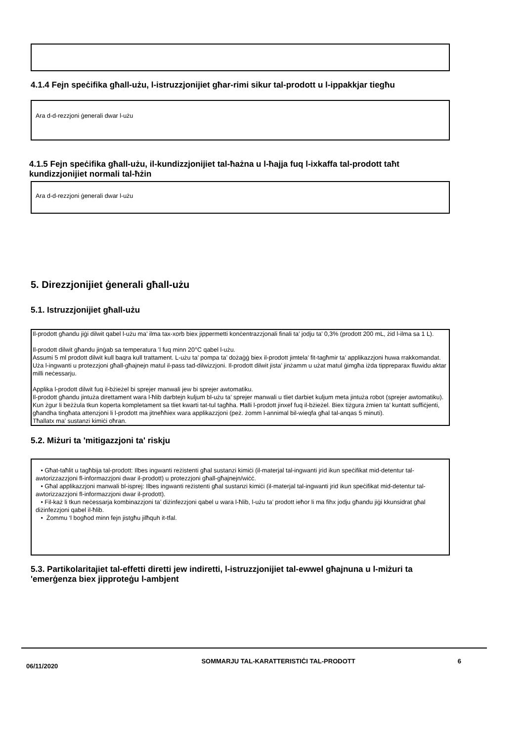4.1.4 Fejn speċifika għall-użu, l-istruzzjonijiet għar-rimi sikur tal-prodott u l-ippakkjar tiegħu
Ara d-d-rezzjoni ġenerali dwar l-użu
4.1.5 Fejn speċifika għall-użu, il-kundizzjonijiet tal-ħażna u l-ħajja fuq l-ixkaffa tal-prodott taħt kundizzjonijiet normali tal-ħżin
Ara d-d-rezzjoni ġenerali dwar l-użu
5. Direzzjonijiet ġenerali għall-użu
5.1. Istruzzjonijiet għall-użu
Il-prodott għandu jiġi dilwit qabel l-użu ma’ ilma tax-xorb biex jippermetti konċentrazzjonali finali ta’ jodju ta’ 0,3% (prodott 200 mL, żid l-ilma sa 1 L).
Il-prodott dilwit għandu jinġab sa temperatura ’l fuq minn 20°C qabel l-użu.
Assumi 5 ml prodott dilwit kull baqra kull trattament. L-użu ta’ pompa ta’ dożaġġ biex il-prodott jimtela’ fit-tagħmir ta’ applikazzjoni huwa rrakkomandat. Uża l-ingwanti u protezzjoni għall-għajnejn matul il-pass tad-dilwizzjoni. Il-prodott dilwit jista’ jinżamm u użat matul ġimgħa iżda tippreparax fluwidu aktar milli neċessarju.
Applika l-prodott dilwit fuq il-bżieżel bi sprejer manwali jew bi sprejer awtomatiku.
Il-prodott għandu jintuża direttament wara l-ħlib darbtejn kuljum bl-użu ta’ sprejer manwali u tliet darbiet kuljum meta jintuża robot (sprejer awtomatiku).
Kun żgur li beżżula tkun koperta kompletament sa tliet kwarti tat-tul tagħha. Ħalli l-prodott jinxef fuq il-bżieżel. Biex tiżgura żmien ta’ kuntatt suffiċjenti, għandha tingħata attenzjoni li l-prodott ma jitneħħiex wara applikazzjoni (peż. żomm l-annimal bil-wieqfa għal tal-anqas 5 minuti).
Tħallatx ma’ sustanzi kimiċi oħran.
5.2. Miżuri ta 'mitigazzjoni ta' riskju
• Għat-taħlit u tagħbija tal-prodott: Ilbes ingwanti reżistenti għal sustanzi kimiċi (il-materjal tal-ingwanti jrid ikun speċifikat mid-detentur tal-awtorizzazzjoni fl-informazzjoni dwar il-prodott) u protezzjoni għall-għajnejn/wiċċ.
• Għal applikazzjoni manwali bl-isprej: Ilbes ingwanti reżistenti għal sustanzi kimiċi (il-materjal tal-ingwanti jrid ikun speċifikat mid-detentur tal-awtorizzazzjoni fl-informazzjoni dwar il-prodott).
• Fil-każ li tkun neċessarja kombinazzjoni ta’ diżinfezzjoni qabel u wara l-ħlib, l-użu ta’ prodott ieħor li ma fihx jodju għandu jiġi kkunsidrat għal diżinfezzjoni qabel il-ħlib.
• Żommu ‘l bogħod minn fejn jistgħu jilħquh it-tfal.
5.3. Partikolaritajiet tal-effetti diretti jew indiretti, l-istruzzjonijiet tal-ewwel għajnuna u l-miżuri ta 'emerġenza biex jipproteġu l-ambjent
06/11/2020
SOMMARJU TAL-KARATTERISTIĊI TAL-PRODOTT 6